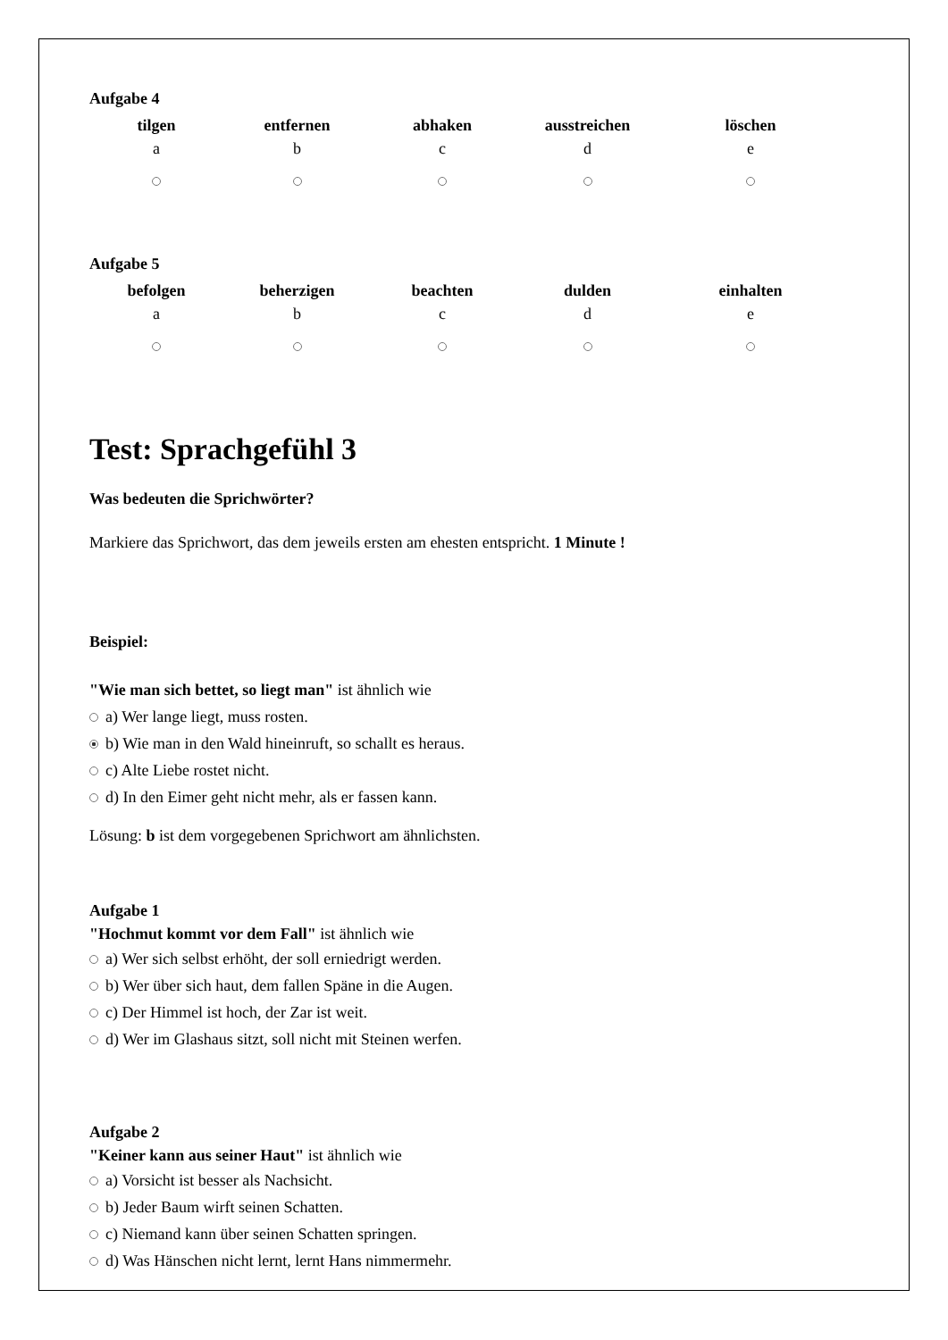Aufgabe 4
| tilgen | entfernen | abhaken | ausstreichen | löschen |
| a | b | c | d | e |
Aufgabe 5
| befolgen | beherzigen | beachten | dulden | einhalten |
| a | b | c | d | e |
Test: Sprachgefühl 3
Was bedeuten die Sprichwörter?
Markiere das Sprichwort, das dem jeweils ersten am ehesten entspricht. 1 Minute !
Beispiel:
"Wie man sich bettet, so liegt man" ist ähnlich wie
a) Wer lange liegt, muss rosten.
b) Wie man in den Wald hineinruft, so schallt es heraus.
c) Alte Liebe rostet nicht.
d) In den Eimer geht nicht mehr, als er fassen kann.
Lösung: b ist dem vorgegebenen Sprichwort am ähnlichsten.
Aufgabe 1
"Hochmut kommt vor dem Fall" ist ähnlich wie
a) Wer sich selbst erhöht, der soll erniedrigt werden.
b) Wer über sich haut, dem fallen Späne in die Augen.
c) Der Himmel ist hoch, der Zar ist weit.
d) Wer im Glashaus sitzt, soll nicht mit Steinen werfen.
Aufgabe 2
"Keiner kann aus seiner Haut" ist ähnlich wie
a) Vorsicht ist besser als Nachsicht.
b) Jeder Baum wirft seinen Schatten.
c) Niemand kann über seinen Schatten springen.
d) Was Hänschen nicht lernt, lernt Hans nimmermehr.